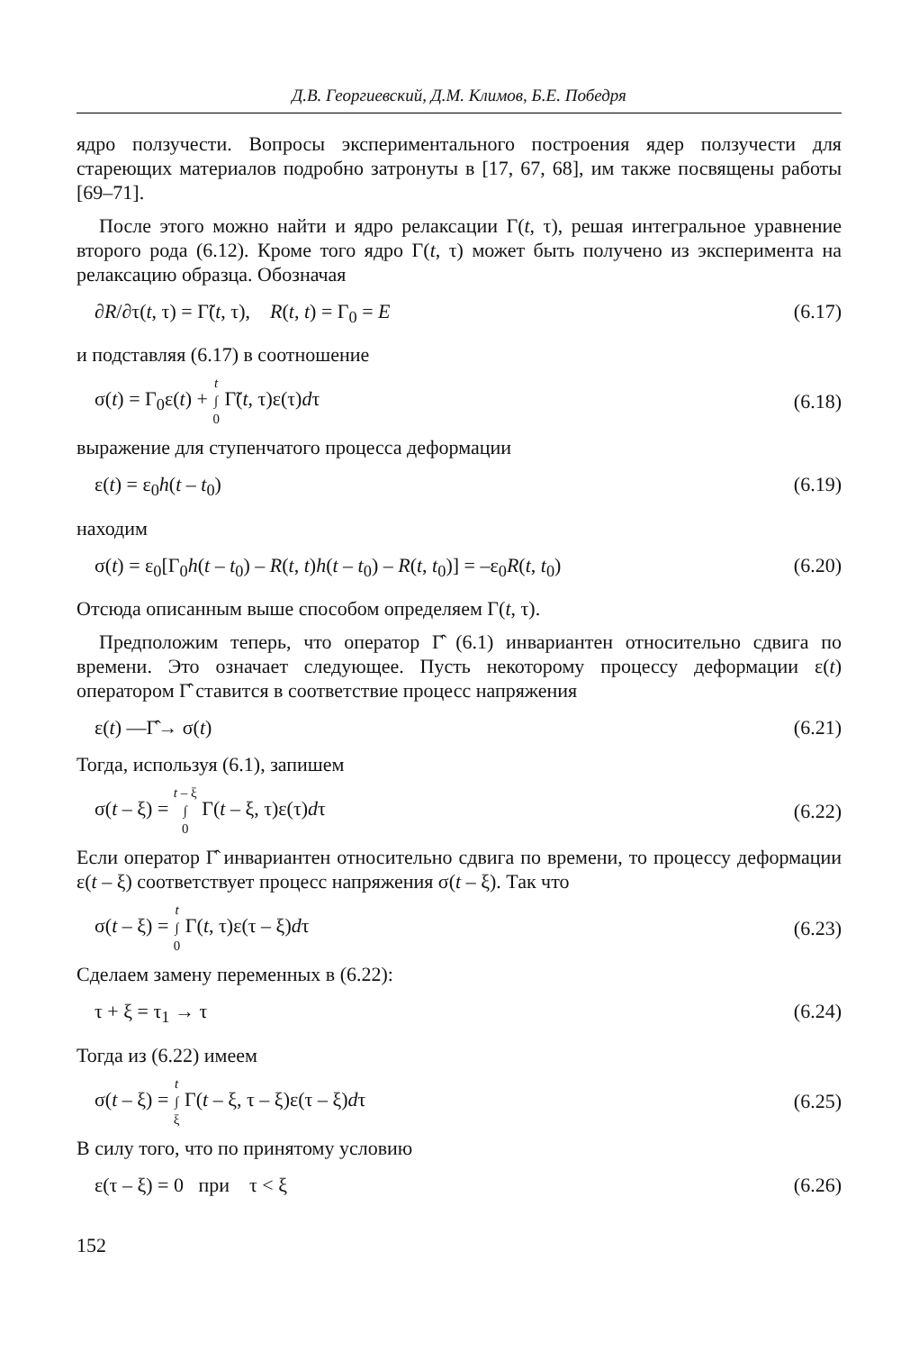Д.В. Георгиевский, Д.М. Климов, Б.Е. Победря
ядро ползучести. Вопросы экспериментального построения ядер ползучести для стареющих материалов подробно затронуты в [17, 67, 68], им также посвящены работы [69–71].
После этого можно найти и ядро релаксации Γ(t, τ), решая интегральное уравнение второго рода (6.12). Кроме того ядро Γ(t, τ) может быть получено из эксперимента на релаксацию образца. Обозначая
∂R/∂τ(t, τ) = Γ̃(t, τ), R(t, t) = Γ<sub>0</sub> = E (6.17)
и подставляя (6.17) в соотношение
σ(t) = Γ<sub>0</sub>ε(t) + t
∫
0 Γ̃(t, τ)ε(τ)dτ (6.18)
выражение для ступенчатого процесса деформации
ε(t) = ε<sub>0</sub>h(t – t<sub>0</sub>) (6.19)
находим
σ(t) = ε<sub>0</sub>[Γ<sub>0</sub>h(t – t<sub>0</sub>) – R(t, t)h(t – t<sub>0</sub>) – R(t, t<sub>0</sub>)] = –ε<sub>0</sub>R(t, t<sub>0</sub>) (6.20)
Отсюда описанным выше способом определяем Γ(t, τ).
Предположим теперь, что оператор Γ̂ (6.1) инвариантен относительно сдвига по времени. Это означает следующее. Пусть некоторому процессу деформации ε(t) оператором Γ̂ ставится в соответствие процесс напряжения
ε(t) —Γ̂→ σ(t) (6.21)
Тогда, используя (6.1), запишем
σ(t – ξ) = t – ξ
∫
0 Γ(t – ξ, τ)ε(τ)dτ (6.22)
Если оператор Γ̂ инвариантен относительно сдвига по времени, то процессу деформации ε(t – ξ) соответствует процесс напряжения σ(t – ξ). Так что
σ(t – ξ) = t
∫
0 Γ(t, τ)ε(τ – ξ)dτ (6.23)
Сделаем замену переменных в (6.22):
τ + ξ = τ<sub>1</sub> → τ (6.24)
Тогда из (6.22) имеем
σ(t – ξ) = t
∫
ξ Γ(t – ξ, τ – ξ)ε(τ – ξ)dτ (6.25)
В силу того, что по принятому условию
ε(τ – ξ) = 0 при τ < ξ (6.26)
152